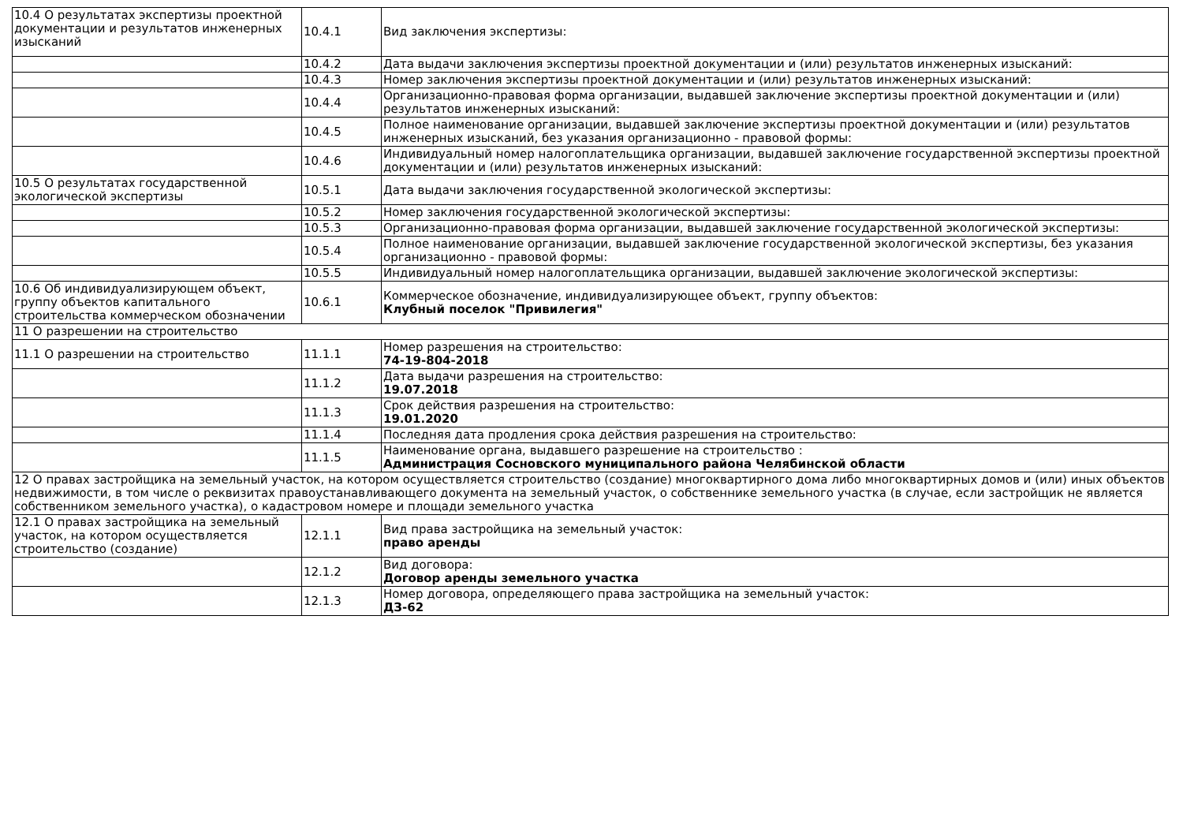| 10.4 О результатах экспертизы проектной документации и результатов инженерных изысканий | 10.4.1 | Вид заключения экспертизы: |
| | 10.4.2 | Дата выдачи заключения экспертизы проектной документации и (или) результатов инженерных изысканий: |
| | 10.4.3 | Номер заключения экспертизы проектной документации и (или) результатов инженерных изысканий: |
| | 10.4.4 | Организационно-правовая форма организации, выдавшей заключение экспертизы проектной документации и (или) результатов инженерных изысканий: |
| | 10.4.5 | Полное наименование организации, выдавшей заключение экспертизы проектной документации и (или) результатов инженерных изысканий, без указания организационно - правовой формы: |
| | 10.4.6 | Индивидуальный номер налогоплательщика организации, выдавшей заключение государственной экспертизы проектной документации и (или) результатов инженерных изысканий: |
| 10.5 О результатах государственной экологической экспертизы | 10.5.1 | Дата выдачи заключения государственной экологической экспертизы: |
| | 10.5.2 | Номер заключения государственной экологической экспертизы: |
| | 10.5.3 | Организационно-правовая форма организации, выдавшей заключение государственной экологической экспертизы: |
| | 10.5.4 | Полное наименование организации, выдавшей заключение государственной экологической экспертизы, без указания организационно - правовой формы: |
| | 10.5.5 | Индивидуальный номер налогоплательщика организации, выдавшей заключение экологической экспертизы: |
| 10.6 Об индивидуализирующем объект, группу объектов капитального строительства коммерческом обозначении | 10.6.1 | Коммерческое обозначение, индивидуализирующее объект, группу объектов: Клубный поселок "Привилегия" |
| 11 О разрешении на строительство | | |
| 11.1 О разрешении на строительство | 11.1.1 | Номер разрешения на строительство: 74-19-804-2018 |
| | 11.1.2 | Дата выдачи разрешения на строительство: 19.07.2018 |
| | 11.1.3 | Срок действия разрешения на строительство: 19.01.2020 |
| | 11.1.4 | Последняя дата продления срока действия разрешения на строительство: |
| | 11.1.5 | Наименование органа, выдавшего разрешение на строительство : Администрация Сосновского муниципального района Челябинской области |
| 12 О правах застройщика на земельный участок, на котором осуществляется строительство (создание) многоквартирного дома либо многоквартирных домов и (или) иных объектов недвижимости, в том числе о реквизитах правоустанавливающего документа на земельный участок, о собственнике земельного участка (в случае, если застройщик не является собственником земельного участка), о кадастровом номере и площади земельного участка | | |
| 12.1 О правах застройщика на земельный участок, на котором осуществляется строительство (создание) | 12.1.1 | Вид права застройщика на земельный участок: право аренды |
| | 12.1.2 | Вид договора: Договор аренды земельного участка |
| | 12.1.3 | Номер договора, определяющего права застройщика на земельный участок: ДЗ-62 |